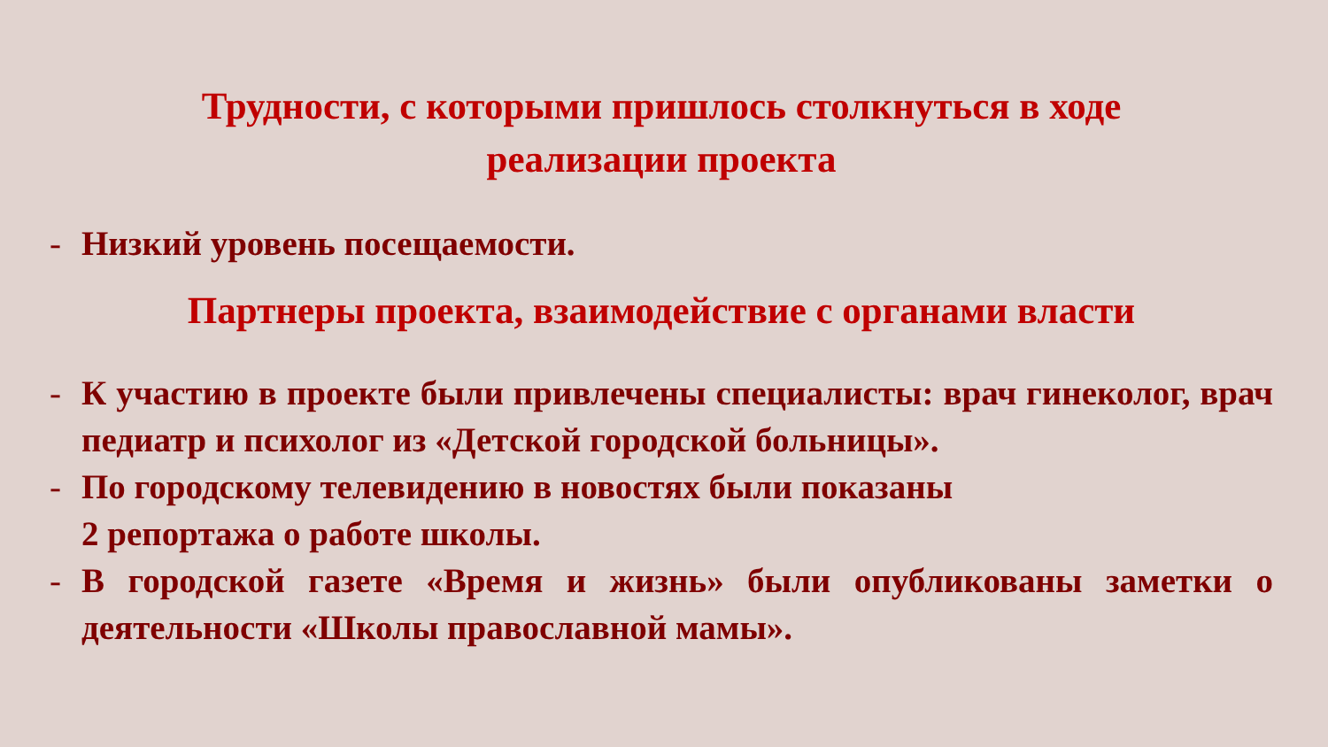Трудности, с которыми пришлось столкнуться в ходе
реализации проекта
- Низкий уровень посещаемости.
Партнеры проекта, взаимодействие с органами власти
- К участию в проекте были привлечены специалисты: врач гинеколог, врач педиатр и психолог из «Детской городской больницы».
- По городскому телевидению в новостях были показаны
2 репортажа о работе школы.
- В городской газете «Время и жизнь» были опубликованы заметки о деятельности «Школы православной мамы».